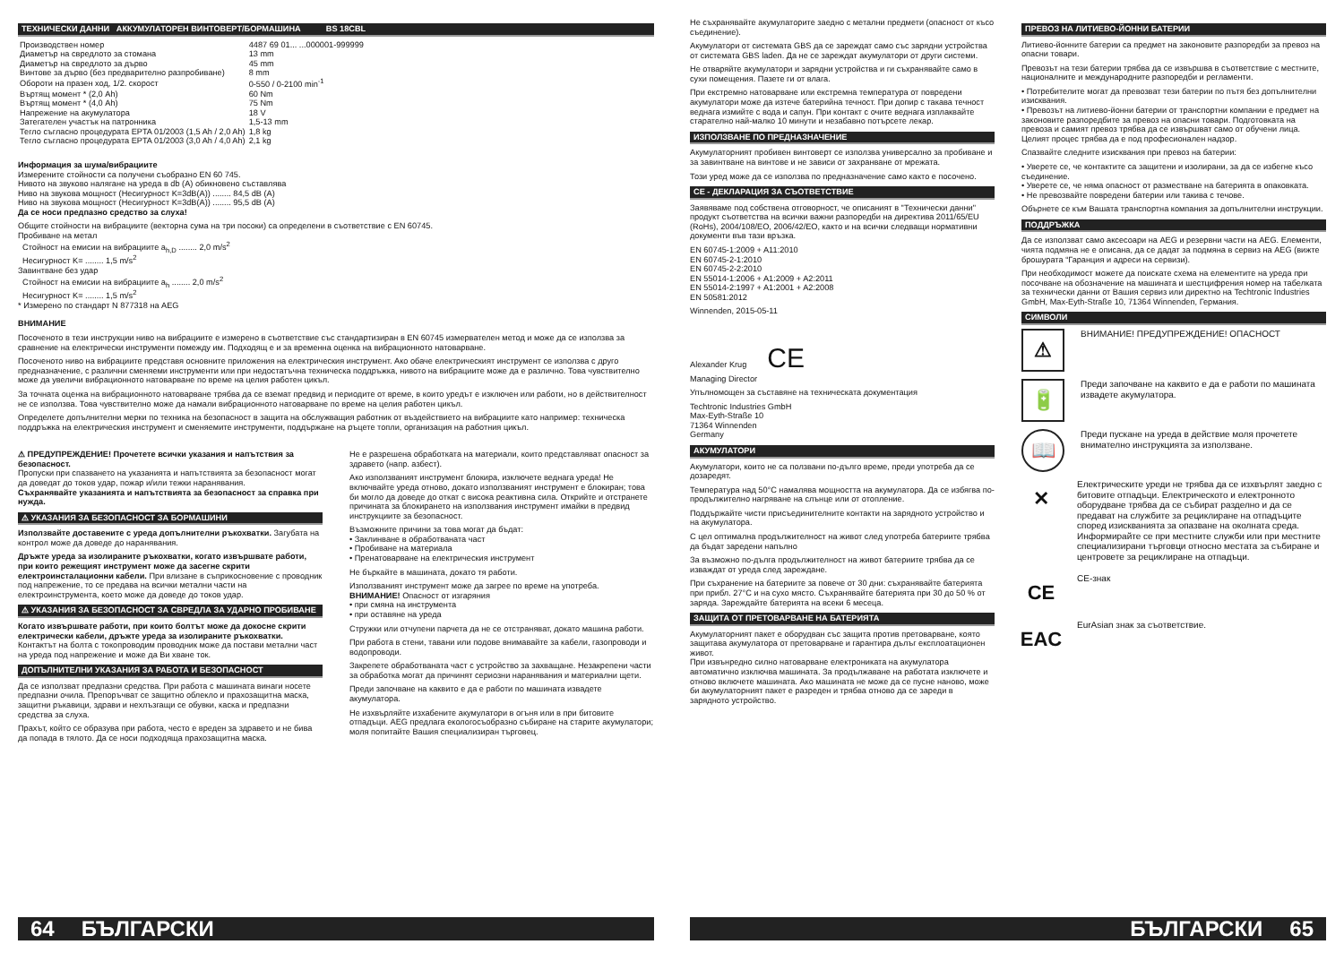ТЕХНИЧЕСКИ ДАННИ АККУМУЛАТОРЕН ВИНТОВЕРТ/БОРМАШИНА BS 18CBL
| Производствен номер | 4487 69 01... ...000001-999999 |
| Диаметър на свредлото за стомана | 13 mm |
| Диаметър на свредлото за дърво | 45 mm |
| Винтове за дърво (без предварително разпробиване) | 8 mm |
| Обороти на празен ход, 1/2. скорост | 0-550 / 0-2100 min<sup>-1</sup> |
| Въртящ момент * (2,0 Ah) | 60 Nm |
| Въртящ момент * (4,0 Ah) | 75 Nm |
| Напрежение на акумулатора | 18 V |
| Затегателен участък на патронника | 1,5-13 mm |
| Тегло съгласно процедурата EPTA 01/2003 (1,5 Ah / 2,0 Ah) | 1,8 kg |
| Тегло съгласно процедурата EPTA 01/2003 (3,0 Ah / 4,0 Ah) | 2,1 kg |
Информация за шума/вибрациите
Измерените стойности са получени съобразно EN 60 745.
Нивото на звуково налягане на уреда в db (A) обикновено съставлява
Ниво на звукова мощност (Несигурност K=3dB(A)) ........ 84,5 dB (A)
Ниво на звукова мощност (Несигурност K=3dB(A)) ........ 95,5 dB (A)
Да се носи предпазно средство за слуха!
Общите стойности на вибрациите (векторна сума на три посоки) са определени в съответствие с EN 60745.
Пробиване на метал
Стойност на емисии на вибрациите a<sub>h,D</sub> ........ 2,0 m/s<sup>2</sup>
Несигурност K= ........ 1,5 m/s<sup>2</sup>
Завинтване без удар
Стойност на емисии на вибрациите a<sub>h</sub> ........ 2,0 m/s<sup>2</sup>
Несигурност K= ........ 1,5 m/s<sup>2</sup>
* Измерено по стандарт N 877318 на AEG
ВНИМАНИЕ
Посоченото в тези инструкции ниво на вибрациите е измерено в съответствие със стандартизиран в EN 60745 измервателен метод и може да се използва за сравнение на електрически инструменти помежду им. Подходящ е и за временна оценка на вибрационното натоварване.
Посоченото ниво на вибрациите представя основните приложения на електрическия инструмент. Ако обаче електрическият инструмент се използва с друго предназначение, с различни сменяеми инструменти или при недостатъчна техническа поддръжка, нивото на вибрациите може да е различно. Това чувствително може да увеличи вибрационното натоварване по време на целия работен цикъл.
За точната оценка на вибрационното натоварване трябва да се вземат предвид и периодите от време, в които уредът е изключен или работи, но в действителност не се използва. Това чувствително може да намали вибрационното натоварване по време на целия работен цикъл.
Определете допълнителни мерки по техника на безопасност в защита на обслужващия работник от въздействието на вибрациите като например: техническа поддръжка на електрическия инструмент и сменяемите инструменти, поддържане на ръцете топли, организация на работния цикъл.
⚠ ПРЕДУПРЕЖДЕНИЕ! Прочетете всички указания и напътствия за безопасност.
Пропуски при спазването на указанията и напътствията за безопасност могат да доведат до токов удар, пожар и/или тежки наранявания.
Съхранявайте указанията и напътствията за безопасност за справка при нужда.
⚠ УКАЗАНИЯ ЗА БЕЗОПАСНОСТ ЗА БОРМАШИНИ
Използвайте доставените с уреда допълнителни ръкохватки. Загубата на контрол може да доведе до наранявания.
Дръжте уреда за изолираните ръкохватки, когато извършвате работи, при които режещият инструмент може да засегне скрити електроинсталационни кабели. При влизане в съприкосновение с проводник под напрежение, то се предава на всички метални части на електроинструмента, което може да доведе до токов удар.
⚠ УКАЗАНИЯ ЗА БЕЗОПАСНОСТ ЗА СВРЕДЛА ЗА УДАРНО ПРОБИВАНЕ
Когато извършвате работи, при които болтът може да докосне скрити електрически кабели, дръжте уреда за изолираните ръкохватки. Контактът на болта с токопроводим проводник може да постави метални част на уреда под напрежение и може да Ви хване ток.
ДОПЪЛНИТЕЛНИ УКАЗАНИЯ ЗА РАБОТА И БЕЗОПАСНОСТ
Да се използват предпазни средства. При работа с машината винаги носете предпазни очила. Препоръчват се защитно облекло и прахозащитна маска, защитни ръкавици, здрави и нехлъзгащи се обувки, каска и предпазни средства за слуха.
Прахът, който се образува при работа, често е вреден за здравето и не бива да попада в тялото. Да се носи подходяща прахозащитна маска.
Не е разрешена обработката на материали, които представляват опасност за здравето (напр. азбест).
Ако използваният инструмент блокира, изключете веднага уреда! Не включвайте уреда отново, докато използваният инструмент е блокиран; това би могло да доведе до откат с висока реактивна сила. Открийте и отстранете причината за блокирането на използвания инструмент имайки в предвид инструкциите за безопасност.
Възможните причини за това могат да бъдат:
• Заклинване в обработваната част
• Пробиване на материала
• Пренатоварване на електрическия инструмент
Не бъркайте в машината, докато тя работи.
Използваният инструмент може да загрее по време на употреба.
ВНИМАНИЕ! Опасност от изгаряния
• при смяна на инструмента
• при оставяне на уреда
Стружки или отчупени парчета да не се отстраняват, докато машина работи.
При работа в стени, тавани или подове внимавайте за кабели, газопроводи и водопроводи.
Закрепете обработваната част с устройство за захващане. Незакрепени части за обработка могат да причинят сериозни наранявания и материални щети.
Преди започване на каквито е да е работи по машината извадете акумулатора.
Не изхвърляйте изхабените акумулатори в огъня или в при битовите отпадъци. AEG предлага екологосъобразно събиране на старите акумулатори; моля попитайте Вашия специализиран търговец.
64 БЪЛГАРСКИ
Не съхранявайте акумулаторите заедно с метални предмети (опасност от късо съединение).
Акумулатори от системата GBS да се зареждат само със зарядни устройства от системата GBS laden. Да не се зареждат акумулатори от други системи.
Не отваряйте акумулатори и зарядни устройства и ги съхранявайте само в сухи помещения. Пазете ги от влага.
При екстремно натоварване или екстремна температура от повредени акумулатори може да изтече батерийна течност. При допир с такава течност веднага измийте с вода и сапун. При контакт с очите веднага изплаквайте старателно най-малко 10 минути и незабавно потърсете лекар.
ИЗПОЛЗВАНЕ ПО ПРЕДНАЗНАЧЕНИЕ
Акумулаторният пробивен винтоверт се използва универсално за пробиване и за завинтване на винтове и не зависи от захранване от мрежата.
Този уред може да се използва по предназначение само както е посочено.
CE - ДЕКЛАРАЦИЯ ЗА СЪОТВЕТСТВИЕ
Заявяваме под собствена отговорност, че описаният в "Технически данни" продукт съответства на всички важни разпоредби на директива 2011/65/EU (RoHs), 2004/108/EO, 2006/42/EO, както и на всички следващи нормативни документи във тази връзка.
EN 60745-1:2009 + A11:2010
EN 60745-2-1:2010
EN 60745-2-2:2010
EN 55014-1:2006 + A1:2009 + A2:2011
EN 55014-2:1997 + A1:2001 + A2:2008
EN 50581:2012
Winnenden, 2015-05-11
Alexander Krug CE
Managing Director
Упълномощен за съставяне на техническата документация
Techtronic Industries GmbH
Max-Eyth-Straße 10
71364 Winnenden
Germany
АКУМУЛАТОРИ
Акумулатори, които не са ползвани по-дълго време, преди употреба да се дозаредят.
Температура над 50°C намалява мощността на акумулатора. Да се избягва по-продължително нагряване на слънце или от отопление.
Поддържайте чисти присъединителните контакти на зарядното устройство и на акумулатора.
С цел оптимална продължителност на живот след употреба батериите трябва да бъдат заредени напълно
За възможно по-дълга продължителност на живот батериите трябва да се изваждат от уреда след зареждане.
При съхранение на батериите за повече от 30 дни: съхранявайте батерията при прибл. 27°C и на сухо място. Съхранявайте батерията при 30 до 50 % от заряда. Зареждайте батерията на всеки 6 месеца.
ЗАЩИТА ОТ ПРЕТОВАРВАНЕ НА БАТЕРИЯТА
Акумулаторният пакет е оборудван със защита против претоварване, която защитава акумулатора от претоварване и гарантира дълъг експлоатационен живот.
При извънредно силно натоварване електрониката на акумулатора автоматично изключва машината. За продължаване на работата изключете и отново включете машината. Ако машината не може да се пусне наново, може би акумулаторният пакет е разреден и трябва отново да се зареди в зарядното устройство.
ПРЕВОЗ НА ЛИТИЕВО-ЙОННИ БАТЕРИИ
Литиево-йонните батерии са предмет на законовите разпоредби за превоз на опасни товари.
Превозът на тези батерии трябва да се извършва в съответствие с местните, националните и международните разпоредби и регламенти.
• Потребителите могат да превозват тези батерии по пътя без допълнителни изисквания.
• Превозът на литиево-йонни батерии от транспортни компании е предмет на законовите разпоредбите за превоз на опасни товари. Подготовката на превоза и самият превоз трябва да се извършват само от обучени лица. Целият процес трябва да е под професионален надзор.
Спазвайте следните изисквания при превоз на батерии:
• Уверете се, че контактите са защитени и изолирани, за да се избегне късо съединение.
• Уверете се, че няма опасност от разместване на батерията в опаковката.
• Не превозвайте повредени батерии или такива с течове.
Обърнете се към Вашата транспортна компания за допълнителни инструкции.
ПОДДРЪЖКА
Да се използват само аксесоари на AEG и резервни части на AEG. Елементи, чията подмяна не е описана, да се дадат за подмяна в сервиз на AEG (вижте брошурата “Гаранция и адреси на сервизи).
При необходимост можете да поискате схема на елементите на уреда при посочване на обозначение на машината и шестцифрения номер на табелката за технически данни от Вашия сервиз или директно на Techtronic Industries GmbH, Max-Eyth-Straße 10, 71364 Winnenden, Германия.
СИМВОЛИ
⚠
ВНИМАНИЕ! ПРЕДУПРЕЖДЕНИЕ! ОПАСНОСТ
🔋
Преди започване на каквито е да е работи по машината извадете акумулатора.
📖
Преди пускане на уреда в действие моля прочетете внимателно инструкцията за използване.
✕
Електрическите уреди не трябва да се изхвърлят заедно с битовите отпадъци. Електрическото и електронното оборудване трябва да се събират разделно и да се предават на службите за рециклиране на отпадъците според изискванията за опазване на околната среда.
Информирайте се при местните служби или при местните специализирани търговци относно местата за събиране и центровете за рециклиране на отпадъци.
CE
CE-знак
EAC
EurAsian знак за съответствие.
БЪЛГАРСКИ 65